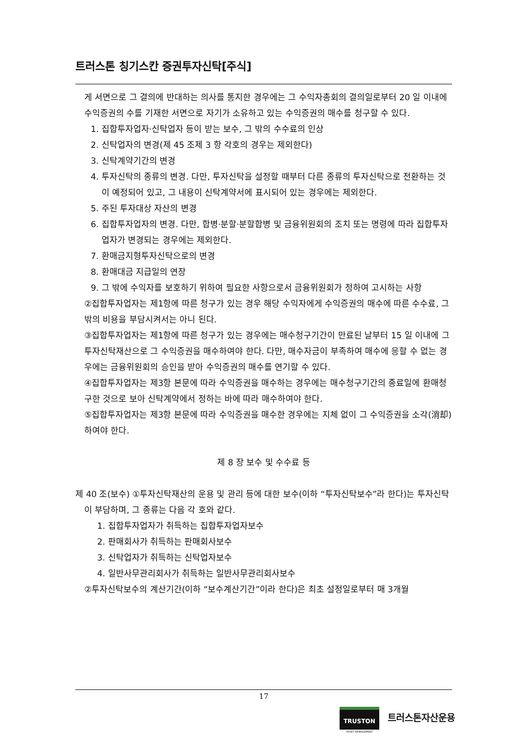트러스톤 칭기스칸 증권투자신탁[주식]
게 서면으로 그 결의에 반대하는 의사를 통지한 경우에는 그 수익자총회의 결의일로부터 20 일 이내에 수익증권의 수를 기재한 서면으로 자기가 소유하고 있는 수익증권의 매수를 청구할 수 있다.
1. 집합투자업자·신탁업자 등이 받는 보수, 그 밖의 수수료의 인상
2. 신탁업자의 변경(제 45 조제 3 항 각호의 경우는 제외한다)
3. 신탁계약기간의 변경
4. 투자신탁의 종류의 변경. 다만, 투자신탁을 설정할 때부터 다른 종류의 투자신탁으로 전환하는 것이 예정되어 있고, 그 내용이 신탁계약서에 표시되어 있는 경우에는 제외한다.
5. 주된 투자대상 자산의 변경
6. 집합투자업자의 변경. 다만, 합병·분할·분할합병 및 금융위원회의 조치 또는 명령에 따라 집합투자업자가 변경되는 경우에는 제외한다.
7. 환매금지형투자신탁으로의 변경
8. 환매대금 지급일의 연장
9. 그 밖에 수익자를 보호하기 위하여 필요한 사항으로서 금융위원회가 정하여 고시하는 사항
②집합투자업자는 제1항에 따른 청구가 있는 경우 해당 수익자에게 수익증권의 매수에 따른 수수료, 그 밖의 비용을 부담시켜서는 아니 된다.
③집합투자업자는 제1항에 따른 청구가 있는 경우에는 매수청구기간이 만료된 날부터 15 일 이내에 그 투자신탁재산으로 그 수익증권을 매수하여야 한다. 다만, 매수자금이 부족하여 매수에 응할 수 없는 경우에는 금융위원회의 승인을 받아 수익증권의 매수를 연기할 수 있다.
④집합투자업자는 제3항 본문에 따라 수익증권을 매수하는 경우에는 매수청구기간의 종료일에 환매청구한 것으로 보아 신탁계약에서 정하는 바에 따라 매수하여야 한다.
⑤집합투자업자는 제3항 본문에 따라 수익증권을 매수한 경우에는 지체 없이 그 수익증권을 소각(消却)하여야 한다.
제 8 장 보수 및 수수료 등
제 40 조(보수) ①투자신탁재산의 운용 및 관리 등에 대한 보수(이하 “투자신탁보수”라 한다)는 투자신탁이 부담하며, 그 종류는 다음 각 호와 같다.
1. 집합투자업자가 취득하는 집합투자업자보수
2. 판매회사가 취득하는 판매회사보수
3. 신탁업자가 취득하는 신탁업자보수
4. 일반사무관리회사가 취득하는 일반사무관리회사보수
②투자신탁보수의 계산기간(이하 “보수계산기간”이라 한다)은 최초 설정일로부터 매 3개월
17
TRUSTON
ASSET MANAGEMENT
트러스톤자산운용